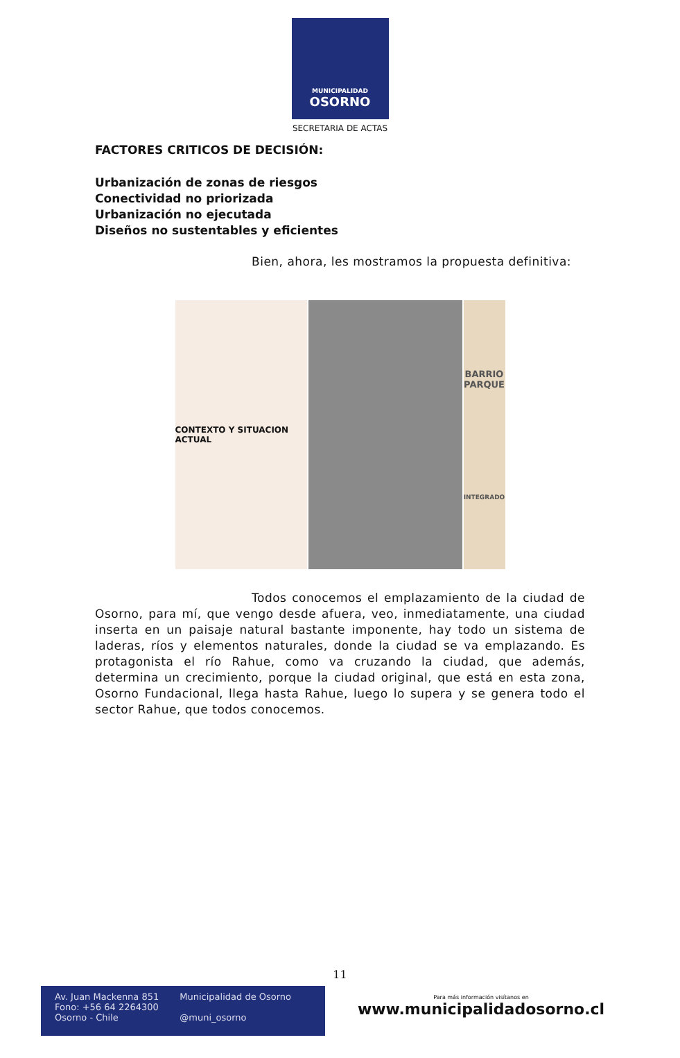MUNICIPALIDAD
OSORNO
SECRETARIA DE ACTAS
FACTORES CRITICOS DE DECISIÓN:
Urbanización de zonas de riesgos
Conectividad no priorizada
Urbanización no ejecutada
Diseños no sustentables y eficientes
Bien, ahora, les mostramos la propuesta definitiva:
CONTEXTO Y SITUACION ACTUAL
BARRIO
PARQUE
INTEGRADO
Todos conocemos el emplazamiento de la ciudad de Osorno, para mí, que vengo desde afuera, veo, inmediatamente, una ciudad inserta en un paisaje natural bastante imponente, hay todo un sistema de laderas, ríos y elementos naturales, donde la ciudad se va emplazando. Es protagonista el río Rahue, como va cruzando la ciudad, que además, determina un crecimiento, porque la ciudad original, que está en esta zona, Osorno Fundacional, llega hasta Rahue, luego lo supera y se genera todo el sector Rahue, que todos conocemos.
11
Av. Juan Mackenna 851
Fono: +56 64 2264300
Osorno - Chile
Municipalidad de Osorno
@muni_osorno
Para más información visítanos en
www.municipalidadosorno.cl